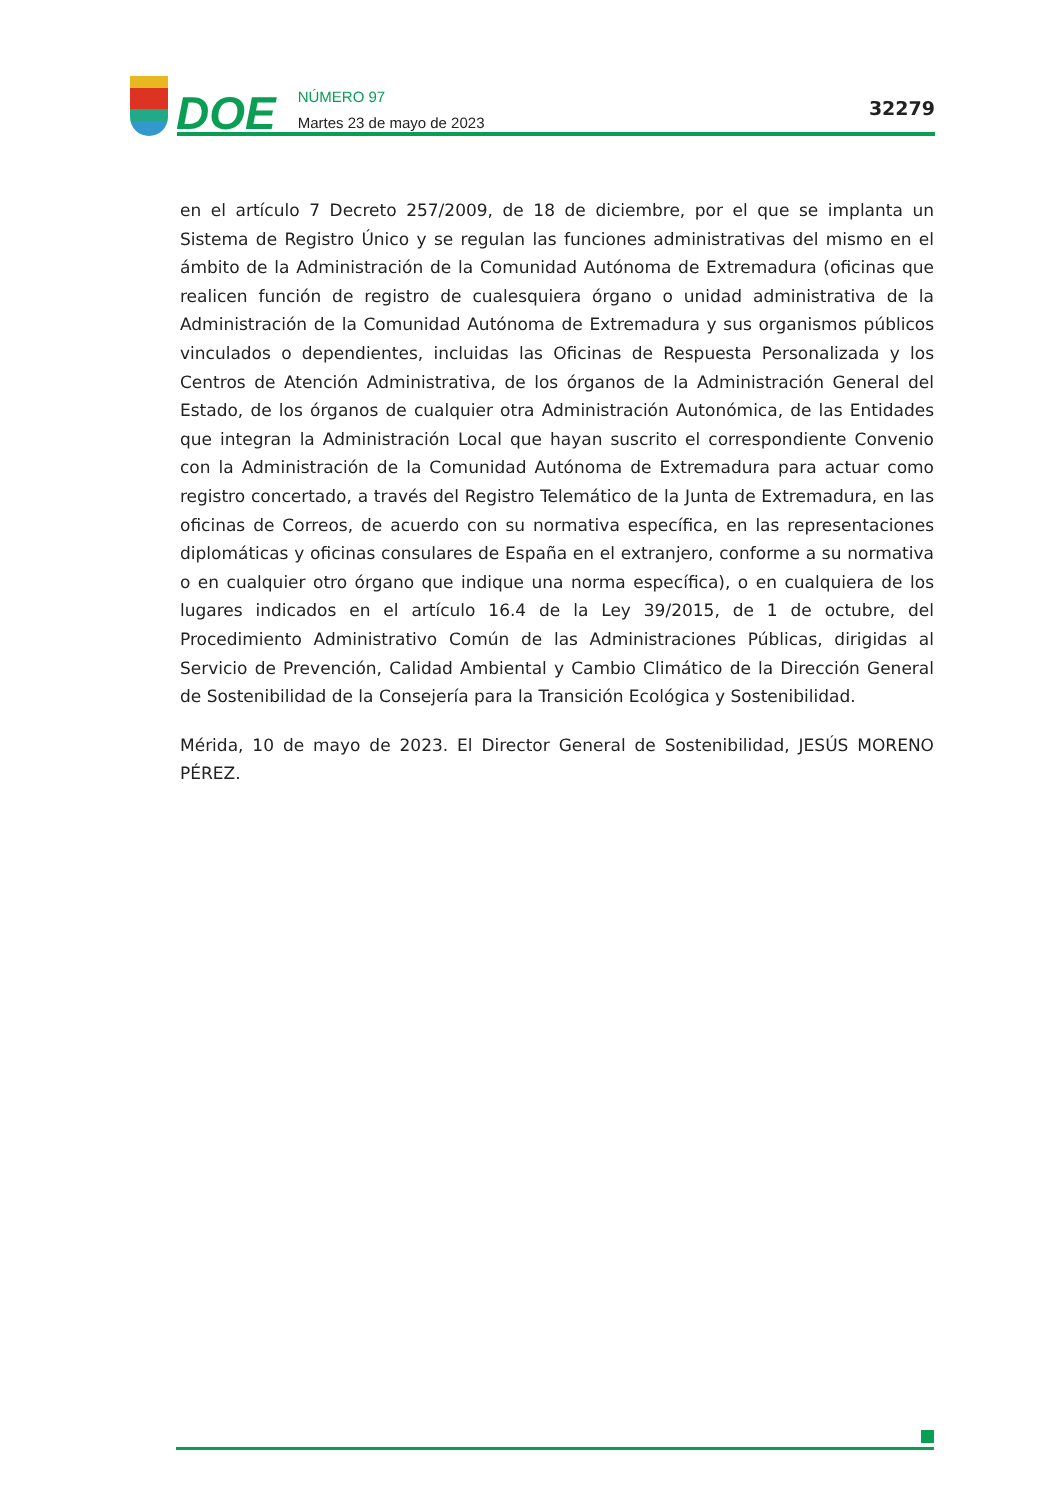DOE
NÚMERO 97
Martes 23 de mayo de 2023
32279
en el artículo 7 Decreto 257/2009, de 18 de diciembre, por el que se implanta un Sistema de Registro Único y se regulan las funciones administrativas del mismo en el ámbito de la Administración de la Comunidad Autónoma de Extremadura (oficinas que realicen función de registro de cualesquiera órgano o unidad administrativa de la Administración de la Comunidad Autónoma de Extremadura y sus organismos públicos vinculados o dependientes, incluidas las Oficinas de Respuesta Personalizada y los Centros de Atención Administrativa, de los órganos de la Administración General del Estado, de los órganos de cualquier otra Administración Autonómica, de las Entidades que integran la Administración Local que hayan suscrito el correspondiente Convenio con la Administración de la Comunidad Autónoma de Extremadura para actuar como registro concertado, a través del Registro Telemático de la Junta de Extremadura, en las oficinas de Correos, de acuerdo con su normativa específica, en las representaciones diplomáticas y oficinas consulares de España en el extranjero, conforme a su normativa o en cualquier otro órgano que indique una norma específica), o en cualquiera de los lugares indicados en el artículo 16.4 de la Ley 39/2015, de 1 de octubre, del Procedimiento Administrativo Común de las Administraciones Públicas, dirigidas al Servicio de Prevención, Calidad Ambiental y Cambio Climático de la Dirección General de Sostenibilidad de la Consejería para la Transición Ecológica y Sostenibilidad.
Mérida, 10 de mayo de 2023. El Director General de Sostenibilidad, JESÚS MORENO PÉREZ.